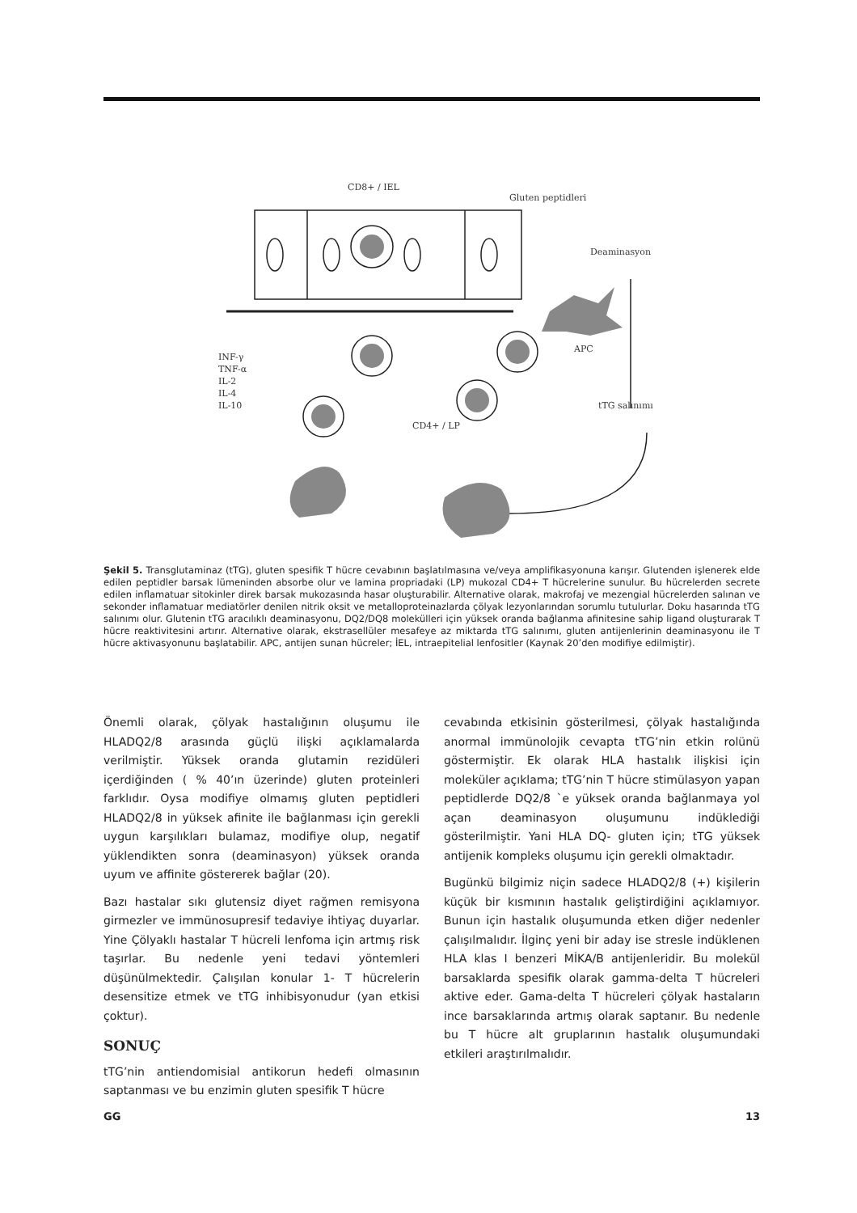CD8+ / IEL
Gluten peptidleri
Deaminasyon
APC
tTG salınımı
CD4+ / LP
INF-γ
TNF-α
IL-2
IL-4
IL-10
Şekil 5. Transglutaminaz (tTG), gluten spesifik T hücre cevabının başlatılmasına ve/veya amplifikasyonuna karışır. Glutenden işlenerek elde edilen peptidler barsak lümeninden absorbe olur ve lamina propriadaki (LP) mukozal CD4+ T hücrelerine sunulur. Bu hücrelerden secrete edilen inflamatuar sitokinler direk barsak mukozasında hasar oluşturabilir. Alternative olarak, makrofaj ve mezengial hücrelerden salınan ve sekonder inflamatuar mediatörler denilen nitrik oksit ve metalloproteinazlarda çölyak lezyonlarından sorumlu tutulurlar. Doku hasarında tTG salınımı olur. Glutenin tTG aracılıklı deaminasyonu, DQ2/DQ8 molekülleri için yüksek oranda bağlanma afinitesine sahip ligand oluşturarak T hücre reaktivitesini artırır. Alternative olarak, ekstrasellüler mesafeye az miktarda tTG salınımı, gluten antijenlerinin deaminasyonu ile T hücre aktivasyonunu başlatabilir. APC, antijen sunan hücreler; İEL, intraepitelial lenfositler (Kaynak 20’den modifiye edilmiştir).
Önemli olarak, çölyak hastalığının oluşumu ile HLADQ2/8 arasında güçlü ilişki açıklamalarda verilmiştir. Yüksek oranda glutamin rezidüleri içerdiğinden ( % 40’ın üzerinde) gluten proteinleri farklıdır. Oysa modifiye olmamış gluten peptidleri HLADQ2/8 in yüksek afinite ile bağlanması için gerekli uygun karşılıkları bulamaz, modifiye olup, negatif yüklendikten sonra (deaminasyon) yüksek oranda uyum ve affinite göstererek bağlar (20).
Bazı hastalar sıkı glutensiz diyet rağmen remisyona girmezler ve immünosupresif tedaviye ihtiyaç duyarlar. Yine Çölyaklı hastalar T hücreli lenfoma için artmış risk taşırlar. Bu nedenle yeni tedavi yöntemleri düşünülmektedir. Çalışılan konular 1- T hücrelerin desensitize etmek ve tTG inhibisyonudur (yan etkisi çoktur).
SONUÇ
tTG’nin antiendomisial antikorun hedefi olmasının saptanması ve bu enzimin gluten spesifik T hücre
cevabında etkisinin gösterilmesi, çölyak hastalığında anormal immünolojik cevapta tTG’nin etkin rolünü göstermiştir. Ek olarak HLA hastalık ilişkisi için moleküler açıklama; tTG’nin T hücre stimülasyon yapan peptidlerde DQ2/8 `e yüksek oranda bağlanmaya yol açan deaminasyon oluşumunu indüklediği gösterilmiştir. Yani HLA DQ- gluten için; tTG yüksek antijenik kompleks oluşumu için gerekli olmaktadır.
Bugünkü bilgimiz niçin sadece HLADQ2/8 (+) kişilerin küçük bir kısmının hastalık geliştirdiğini açıklamıyor. Bunun için hastalık oluşumunda etken diğer nedenler çalışılmalıdır. İlginç yeni bir aday ise stresle indüklenen HLA klas I benzeri MİKA/B antijenleridir. Bu molekül barsaklarda spesifik olarak gamma-delta T hücreleri aktive eder. Gama-delta T hücreleri çölyak hastaların ince barsaklarında artmış olarak saptanır. Bu nedenle bu T hücre alt gruplarının hastalık oluşumundaki etkileri araştırılmalıdır.
GG 13